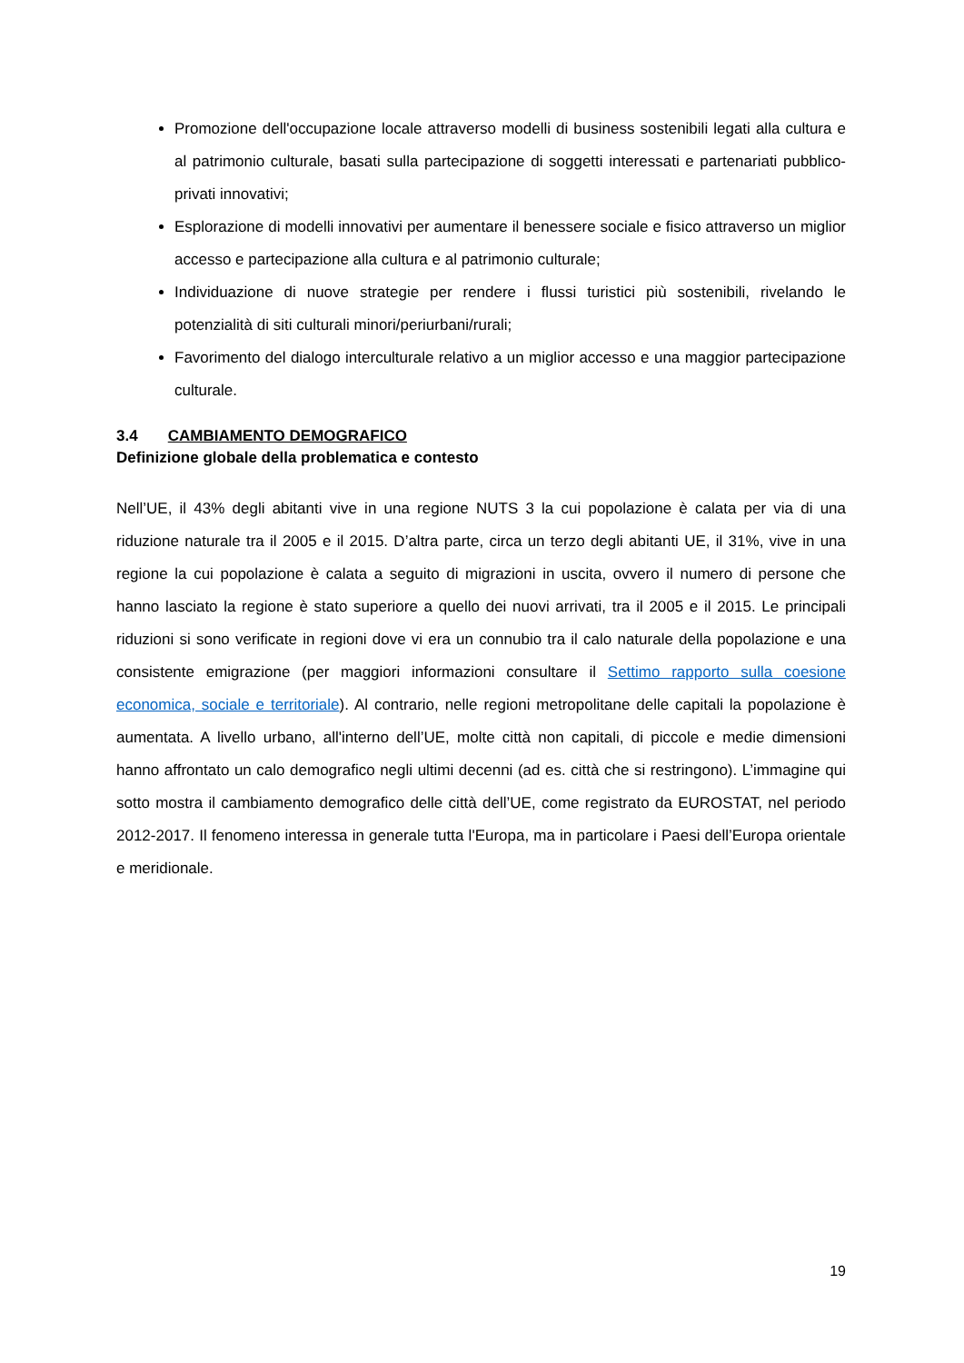Promozione dell'occupazione locale attraverso modelli di business sostenibili legati alla cultura e al patrimonio culturale, basati sulla partecipazione di soggetti interessati e partenariati pubblico-privati innovativi;
Esplorazione di modelli innovativi per aumentare il benessere sociale e fisico attraverso un miglior accesso e partecipazione alla cultura e al patrimonio culturale;
Individuazione di nuove strategie per rendere i flussi turistici più sostenibili, rivelando le potenzialità di siti culturali minori/periurbani/rurali;
Favorimento del dialogo interculturale relativo a un miglior accesso e una maggior partecipazione culturale.
3.4 CAMBIAMENTO DEMOGRAFICO
Definizione globale della problematica e contesto
Nell’UE, il 43% degli abitanti vive in una regione NUTS 3 la cui popolazione è calata per via di una riduzione naturale tra il 2005 e il 2015. D’altra parte, circa un terzo degli abitanti UE, il 31%, vive in una regione la cui popolazione è calata a seguito di migrazioni in uscita, ovvero il numero di persone che hanno lasciato la regione è stato superiore a quello dei nuovi arrivati, tra il 2005 e il 2015. Le principali riduzioni si sono verificate in regioni dove vi era un connubio tra il calo naturale della popolazione e una consistente emigrazione (per maggiori informazioni consultare il Settimo rapporto sulla coesione economica, sociale e territoriale). Al contrario, nelle regioni metropolitane delle capitali la popolazione è aumentata. A livello urbano, all'interno dell’UE, molte città non capitali, di piccole e medie dimensioni hanno affrontato un calo demografico negli ultimi decenni (ad es. città che si restringono). L’immagine qui sotto mostra il cambiamento demografico delle città dell’UE, come registrato da EUROSTAT, nel periodo 2012-2017. Il fenomeno interessa in generale tutta l'Europa, ma in particolare i Paesi dell’Europa orientale e meridionale.
19